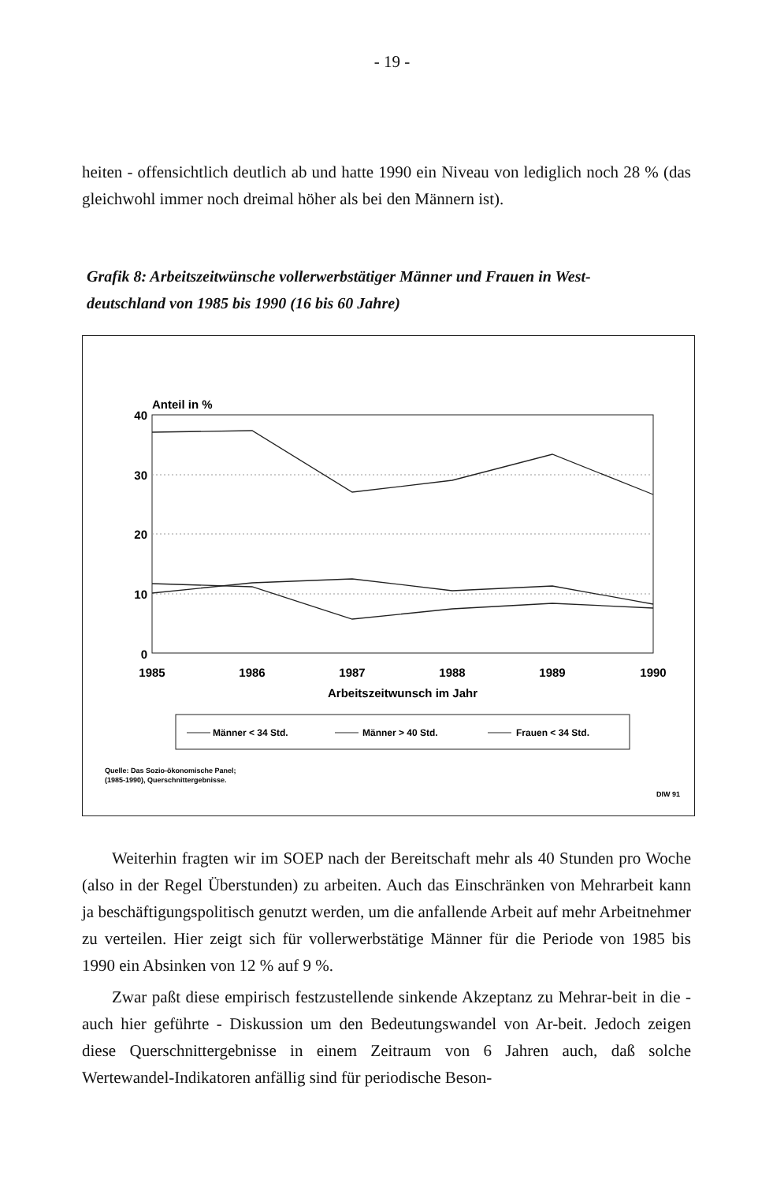- 19 -
heiten - offensichtlich deutlich ab und hatte 1990 ein Niveau von lediglich noch 28 % (das gleichwohl immer noch dreimal höher als bei den Männern ist).
Grafik 8: Arbeitszeitwünsche vollerwerbstätiger Männer und Frauen in West-deutschland von 1985 bis 1990 (16 bis 60 Jahre)
Anteil in %
40
30
20
10
0
1985
1986
1987
1988
1989
1990
Arbeitszeitwunsch im Jahr
Männer < 34 Std.
Männer > 40 Std.
Frauen < 34 Std.
Quelle: Das Sozio-ökonomische Panel;
(1985-1990), Querschnittergebnisse.
DIW 91
Weiterhin fragten wir im SOEP nach der Bereitschaft mehr als 40 Stunden pro Woche (also in der Regel Überstunden) zu arbeiten. Auch das Einschränken von Mehrarbeit kann ja beschäftigungspolitisch genutzt werden, um die anfallende Arbeit auf mehr Arbeitnehmer zu verteilen. Hier zeigt sich für vollerwerbstätige Männer für die Periode von 1985 bis 1990 ein Absinken von 12 % auf 9 %.
Zwar paßt diese empirisch festzustellende sinkende Akzeptanz zu Mehrar-beit in die - auch hier geführte - Diskussion um den Bedeutungswandel von Ar-beit. Jedoch zeigen diese Querschnittergebnisse in einem Zeitraum von 6 Jahren auch, daß solche Wertewandel-Indikatoren anfällig sind für periodische Beson-